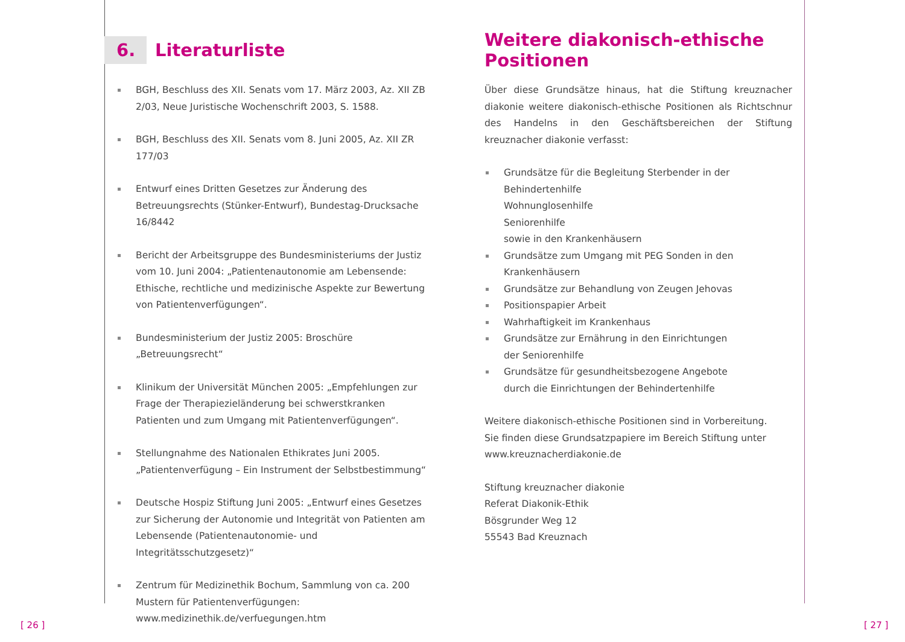6. Literaturliste
BGH, Beschluss des XII. Senats vom 17. März 2003, Az. XII ZB 2/03, Neue Juristische Wochenschrift 2003, S. 1588.
BGH, Beschluss des XII. Senats vom 8. Juni 2005, Az. XII ZR 177/03
Entwurf eines Dritten Gesetzes zur Änderung des Betreuungsrechts (Stünker-Entwurf), Bundestag-Drucksache 16/8442
Bericht der Arbeitsgruppe des Bundesministeriums der Justiz vom 10. Juni 2004: „Patientenautonomie am Lebensende: Ethische, rechtliche und medizinische Aspekte zur Bewertung von Patientenverfügungen“.
Bundesministerium der Justiz 2005: Broschüre „Betreuungsrecht“
Klinikum der Universität München 2005: „Empfehlungen zur Frage der Therapiezieländerung bei schwerstkranken Patienten und zum Umgang mit Patientenverfügungen“.
Stellungnahme des Nationalen Ethikrates Juni 2005. „Patientenverfügung – Ein Instrument der Selbstbestimmung“
Deutsche Hospiz Stiftung Juni 2005: „Entwurf eines Gesetzes zur Sicherung der Autonomie und Integrität von Patienten am Lebensende (Patientenautonomie- und Integritätsschutzgesetz)“
Zentrum für Medizinethik Bochum, Sammlung von ca. 200 Mustern für Patientenverfügungen:
www.medizinethik.de/verfuegungen.htm
Weitere diakonisch-ethische Positionen
Über diese Grundsätze hinaus, hat die Stiftung kreuznacher diakonie weitere diakonisch-ethische Positionen als Richtschnur des Handelns in den Geschäftsbereichen der Stiftung kreuznacher diakonie verfasst:
Grundsätze für die Begleitung Sterbender in der
Behindertenhilfe
Wohnunglosenhilfe
Seniorenhilfe
sowie in den Krankenhäusern
Grundsätze zum Umgang mit PEG Sonden in den Krankenhäusern
Grundsätze zur Behandlung von Zeugen Jehovas
Positionspapier Arbeit
Wahrhaftigkeit im Krankenhaus
Grundsätze zur Ernährung in den Einrichtungen
der Seniorenhilfe
Grundsätze für gesundheitsbezogene Angebote
durch die Einrichtungen der Behindertenhilfe
Weitere diakonisch-ethische Positionen sind in Vorbereitung.
Sie finden diese Grundsatzpapiere im Bereich Stiftung unter
www.kreuznacherdiakonie.de
Stiftung kreuznacher diakonie
Referat Diakonik-Ethik
Bösgrunder Weg 12
55543 Bad Kreuznach
[ 26 ] [ 27 ]